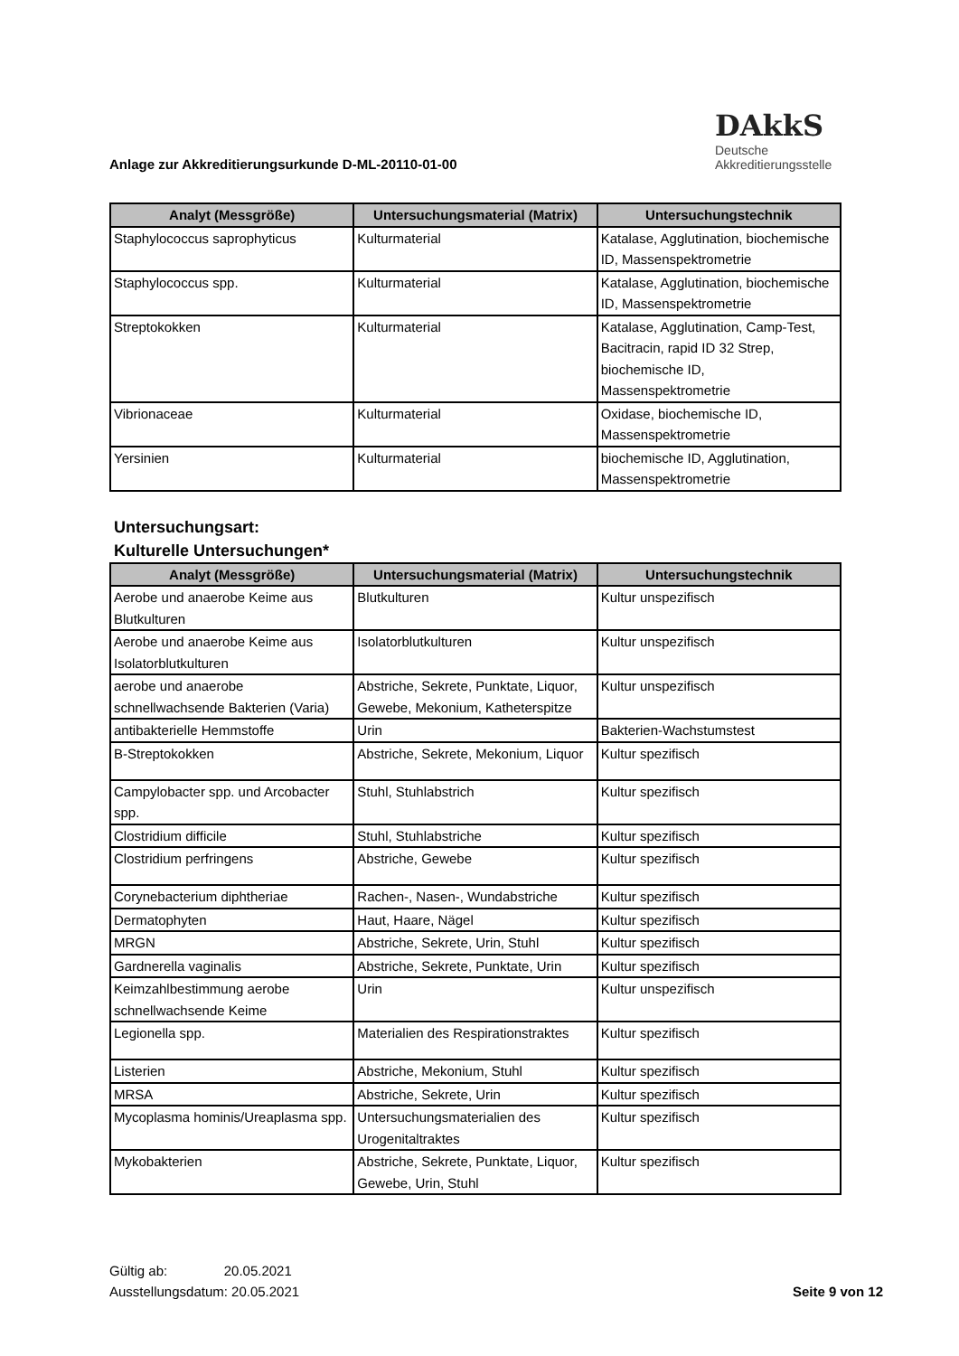Anlage zur Akkreditierungsurkunde D-ML-20110-01-00
DAkkS
Deutsche
Akkreditierungsstelle
| Analyt (Messgröße) | Untersuchungsmaterial (Matrix) | Untersuchungstechnik |
| --- | --- | --- |
| Staphylococcus saprophyticus | Kulturmaterial | Katalase, Agglutination, biochemische ID, Massenspektrometrie |
| Staphylococcus spp. | Kulturmaterial | Katalase, Agglutination, biochemische ID, Massenspektrometrie |
| Streptokokken | Kulturmaterial | Katalase, Agglutination, Camp-Test, Bacitracin, rapid ID 32 Strep, biochemische ID, Massenspektrometrie |
| Vibrionaceae | Kulturmaterial | Oxidase, biochemische ID, Massenspektrometrie |
| Yersinien | Kulturmaterial | biochemische ID, Agglutination, Massenspektrometrie |
Untersuchungsart:
Kulturelle Untersuchungen*
| Analyt (Messgröße) | Untersuchungsmaterial (Matrix) | Untersuchungstechnik |
| --- | --- | --- |
| Aerobe und anaerobe Keime aus Blutkulturen | Blutkulturen | Kultur unspezifisch |
| Aerobe und anaerobe Keime aus Isolatorblutkulturen | Isolatorblutkulturen | Kultur unspezifisch |
| aerobe und anaerobe schnellwachsende Bakterien (Varia) | Abstriche, Sekrete, Punktate, Liquor, Gewebe, Mekonium, Katheterspitze | Kultur unspezifisch |
| antibakterielle Hemmstoffe | Urin | Bakterien-Wachstumstest |
| B-Streptokokken | Abstriche, Sekrete, Mekonium, Liquor | Kultur spezifisch |
| Campylobacter spp. und Arcobacter spp. | Stuhl, Stuhlabstrich | Kultur spezifisch |
| Clostridium difficile | Stuhl, Stuhlabstriche | Kultur spezifisch |
| Clostridium perfringens | Abstriche, Gewebe | Kultur spezifisch |
| Corynebacterium diphtheriae | Rachen-, Nasen-, Wundabstriche | Kultur spezifisch |
| Dermatophyten | Haut, Haare, Nägel | Kultur spezifisch |
| MRGN | Abstriche, Sekrete, Urin, Stuhl | Kultur spezifisch |
| Gardnerella vaginalis | Abstriche, Sekrete, Punktate, Urin | Kultur spezifisch |
| Keimzahlbestimmung aerobe schnellwachsende Keime | Urin | Kultur unspezifisch |
| Legionella spp. | Materialien des Respirationstraktes | Kultur spezifisch |
| Listerien | Abstriche, Mekonium, Stuhl | Kultur spezifisch |
| MRSA | Abstriche, Sekrete, Urin | Kultur spezifisch |
| Mycoplasma hominis/Ureaplasma spp. | Untersuchungsmaterialien des Urogenitaltraktes | Kultur spezifisch |
| Mykobakterien | Abstriche, Sekrete, Punktate, Liquor, Gewebe, Urin, Stuhl | Kultur spezifisch |
Gültig ab: 20.05.2021
Ausstellungsdatum: 20.05.2021
Seite 9 von 12